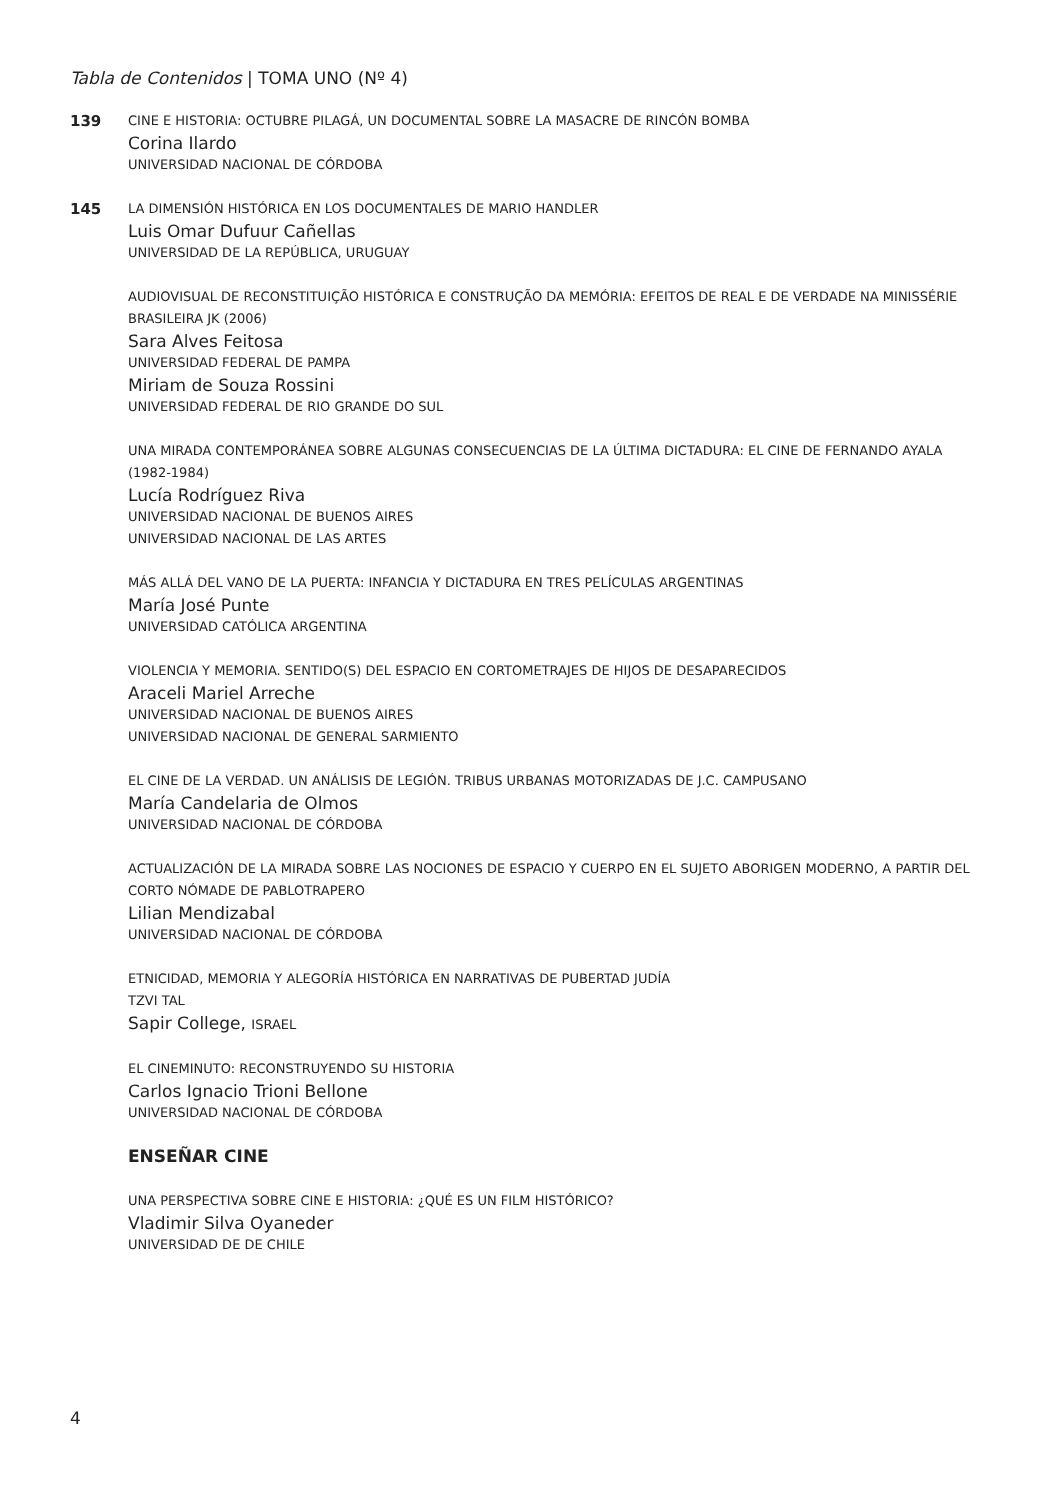Tabla de Contenidos | TOMA UNO (Nº 4)
139
CINE E HISTORIA: OCTUBRE PILAGÁ, UN DOCUMENTAL SOBRE LA MASACRE DE RINCÓN BOMBA
Corina Ilardo
UNIVERSIDAD NACIONAL DE CÓRDOBA
145
LA DIMENSIÓN HISTÓRICA EN LOS DOCUMENTALES DE MARIO HANDLER
Luis Omar Dufuur Cañellas
UNIVERSIDAD DE LA REPÚBLICA, URUGUAY
AUDIOVISUAL DE RECONSTITUIÇÃO HISTÓRICA E CONSTRUÇÃO DA MEMÓRIA: EFEITOS DE REAL E DE VERDADE NA MINISSÉRIE BRASILEIRA JK (2006)
Sara Alves Feitosa
UNIVERSIDAD FEDERAL DE PAMPA
Miriam de Souza Rossini
UNIVERSIDAD FEDERAL DE RIO GRANDE DO SUL
UNA MIRADA CONTEMPORÁNEA SOBRE ALGUNAS CONSECUENCIAS DE LA ÚLTIMA DICTADURA: EL CINE DE FERNANDO AYALA (1982-1984)
Lucía Rodríguez Riva
UNIVERSIDAD NACIONAL DE BUENOS AIRES
UNIVERSIDAD NACIONAL DE LAS ARTES
MÁS ALLÁ DEL VANO DE LA PUERTA: INFANCIA Y DICTADURA EN TRES PELÍCULAS ARGENTINAS
María José Punte
UNIVERSIDAD CATÓLICA ARGENTINA
VIOLENCIA Y MEMORIA. SENTIDO(S) DEL ESPACIO EN CORTOMETRAJES DE HIJOS DE DESAPARECIDOS
Araceli Mariel Arreche
UNIVERSIDAD NACIONAL DE BUENOS AIRES
UNIVERSIDAD NACIONAL DE GENERAL SARMIENTO
EL CINE DE LA VERDAD. UN ANÁLISIS DE LEGIÓN. TRIBUS URBANAS MOTORIZADAS DE J.C. CAMPUSANO
María Candelaria de Olmos
UNIVERSIDAD NACIONAL DE CÓRDOBA
ACTUALIZACIÓN DE LA MIRADA SOBRE LAS NOCIONES DE ESPACIO Y CUERPO EN EL SUJETO ABORIGEN MODERNO, A PARTIR DEL CORTO NÓMADE DE PABLOTRAPERO
Lilian Mendizabal
UNIVERSIDAD NACIONAL DE CÓRDOBA
ETNICIDAD, MEMORIA Y ALEGORÍA HISTÓRICA EN NARRATIVAS DE PUBERTAD JUDÍA
TZVI TAL
Sapir College, ISRAEL
EL CINEMINUTO: RECONSTRUYENDO SU HISTORIA
Carlos Ignacio Trioni Bellone
UNIVERSIDAD NACIONAL DE CÓRDOBA
ENSEÑAR CINE
UNA PERSPECTIVA SOBRE CINE E HISTORIA: ¿QUÉ ES UN FILM HISTÓRICO?
Vladimir Silva Oyaneder
UNIVERSIDAD DE DE CHILE
4